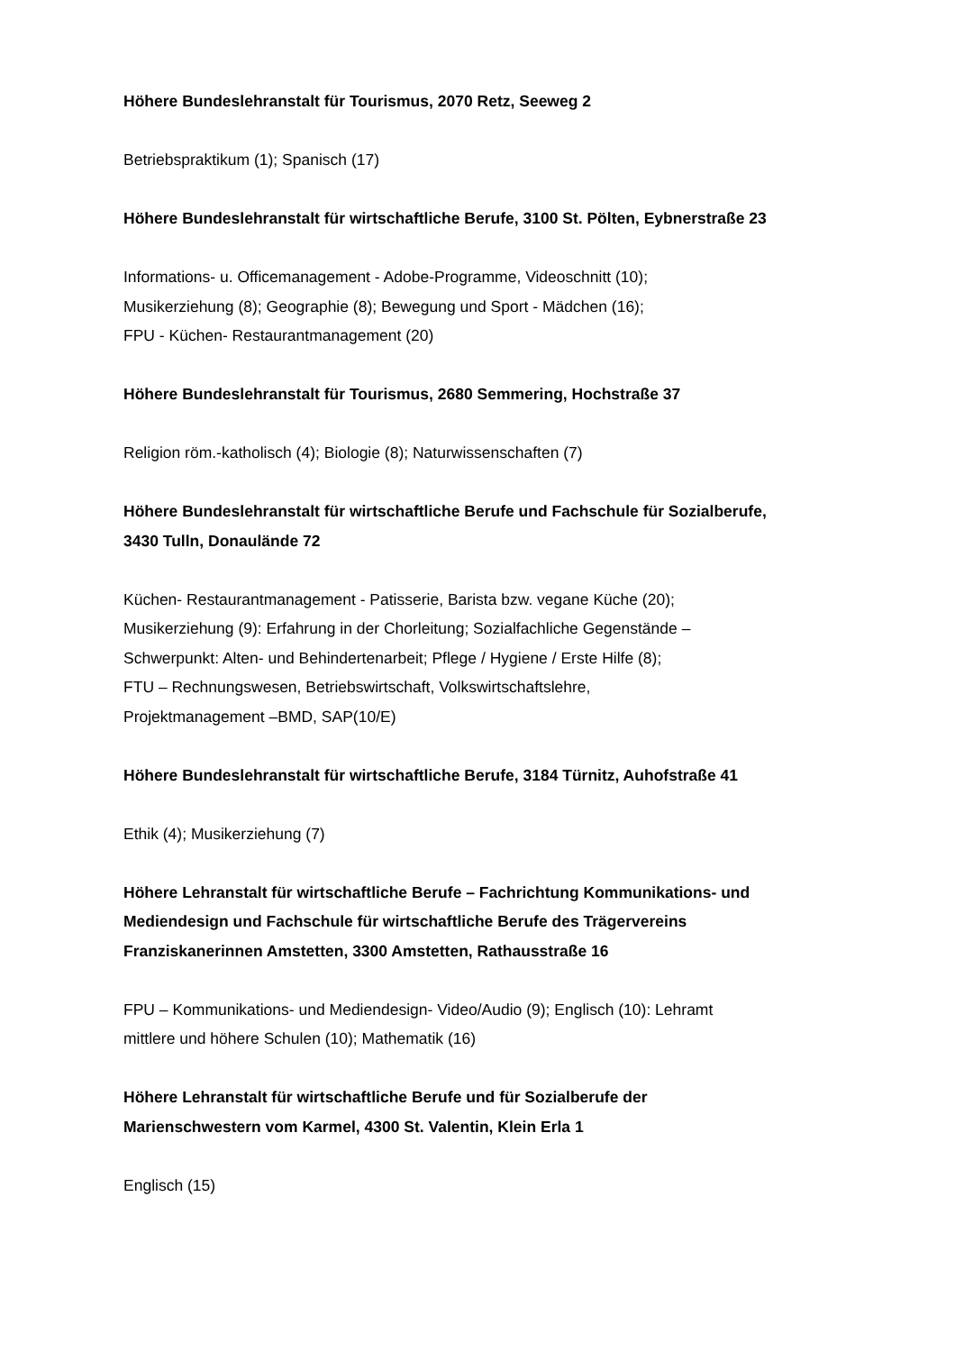Höhere Bundeslehranstalt für Tourismus, 2070 Retz, Seeweg 2
Betriebspraktikum (1); Spanisch (17)
Höhere Bundeslehranstalt für wirtschaftliche Berufe, 3100 St. Pölten, Eybnerstraße 23
Informations- u. Officemanagement - Adobe-Programme, Videoschnitt (10);
Musikerziehung (8); Geographie (8); Bewegung und Sport - Mädchen (16);
FPU - Küchen- Restaurantmanagement (20)
Höhere Bundeslehranstalt für Tourismus, 2680 Semmering, Hochstraße 37
Religion röm.-katholisch (4); Biologie (8); Naturwissenschaften (7)
Höhere Bundeslehranstalt für wirtschaftliche Berufe und Fachschule für Sozialberufe,
3430 Tulln, Donaulände 72
Küchen- Restaurantmanagement - Patisserie, Barista bzw. vegane Küche (20);
Musikerziehung (9): Erfahrung in der Chorleitung; Sozialfachliche Gegenstände –
Schwerpunkt: Alten- und Behindertenarbeit; Pflege / Hygiene / Erste Hilfe (8);
FTU – Rechnungswesen, Betriebswirtschaft, Volkswirtschaftslehre,
Projektmanagement –BMD, SAP(10/E)
Höhere Bundeslehranstalt für wirtschaftliche Berufe, 3184 Türnitz, Auhofstraße 41
Ethik (4); Musikerziehung (7)
Höhere Lehranstalt für wirtschaftliche Berufe – Fachrichtung Kommunikations- und
Mediendesign und Fachschule für wirtschaftliche Berufe des Trägervereins
Franziskanerinnen Amstetten, 3300 Amstetten, Rathausstraße 16
FPU – Kommunikations- und Mediendesign- Video/Audio (9); Englisch (10): Lehramt
mittlere und höhere Schulen (10); Mathematik (16)
Höhere Lehranstalt für wirtschaftliche Berufe und für Sozialberufe der
Marienschwestern vom Karmel, 4300 St. Valentin, Klein Erla 1
Englisch (15)